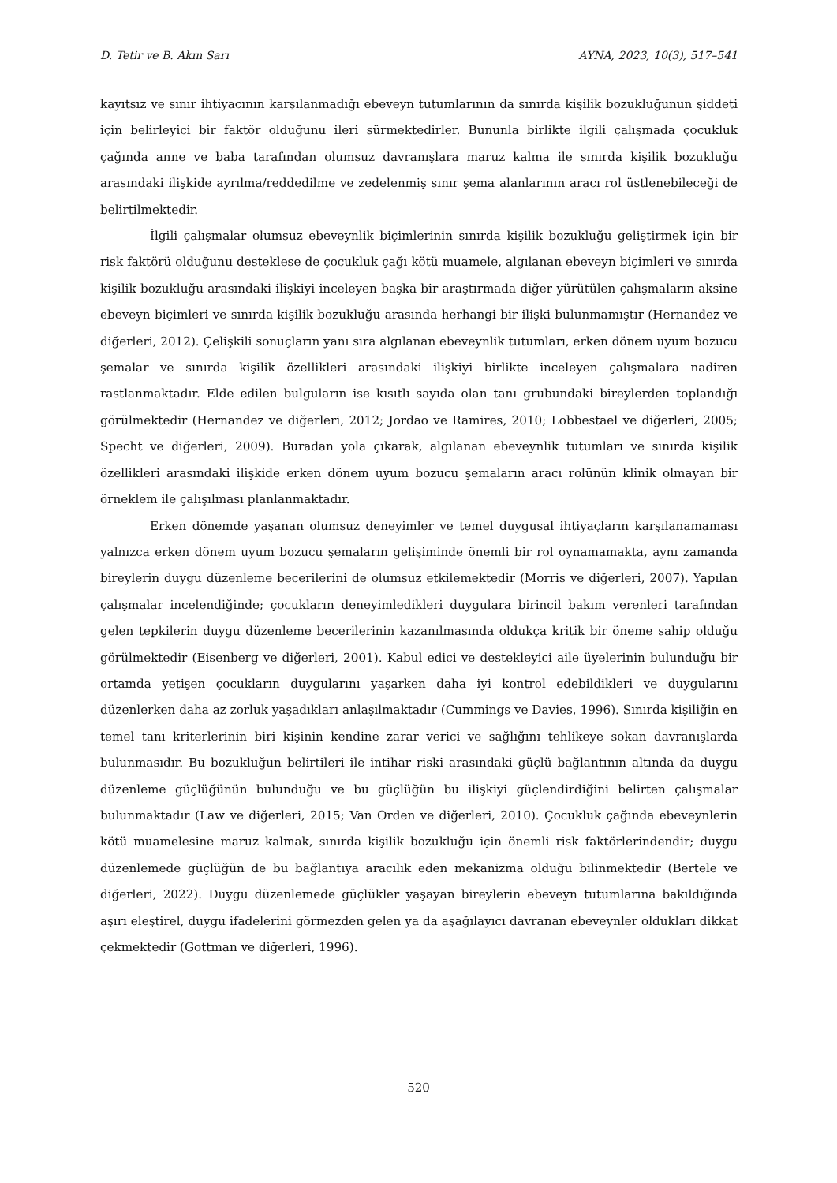D. Tetir ve B. Akın Sarı AYNA, 2023, 10(3), 517–541
kayıtsız ve sınır ihtiyacının karşılanmadığı ebeveyn tutumlarının da sınırda kişilik bozukluğunun şiddeti için belirleyici bir faktör olduğunu ileri sürmektedirler. Bununla birlikte ilgili çalışmada çocukluk çağında anne ve baba tarafından olumsuz davranışlara maruz kalma ile sınırda kişilik bozukluğu arasındaki ilişkide ayrılma/reddedilme ve zedelenmiş sınır şema alanlarının aracı rol üstlenebileceği de belirtilmektedir.
İlgili çalışmalar olumsuz ebeveynlik biçimlerinin sınırda kişilik bozukluğu geliştirmek için bir risk faktörü olduğunu desteklese de çocukluk çağı kötü muamele, algılanan ebeveyn biçimleri ve sınırda kişilik bozukluğu arasındaki ilişkiyi inceleyen başka bir araştırmada diğer yürütülen çalışmaların aksine ebeveyn biçimleri ve sınırda kişilik bozukluğu arasında herhangi bir ilişki bulunmamıştır (Hernandez ve diğerleri, 2012). Çelişkili sonuçların yanı sıra algılanan ebeveynlik tutumları, erken dönem uyum bozucu şemalar ve sınırda kişilik özellikleri arasındaki ilişkiyi birlikte inceleyen çalışmalara nadiren rastlanmaktadır. Elde edilen bulguların ise kısıtlı sayıda olan tanı grubundaki bireylerden toplandığı görülmektedir (Hernandez ve diğerleri, 2012; Jordao ve Ramires, 2010; Lobbestael ve diğerleri, 2005; Specht ve diğerleri, 2009). Buradan yola çıkarak, algılanan ebeveynlik tutumları ve sınırda kişilik özellikleri arasındaki ilişkide erken dönem uyum bozucu şemaların aracı rolünün klinik olmayan bir örneklem ile çalışılması planlanmaktadır.
Erken dönemde yaşanan olumsuz deneyimler ve temel duygusal ihtiyaçların karşılanamaması yalnızca erken dönem uyum bozucu şemaların gelişiminde önemli bir rol oynamamakta, aynı zamanda bireylerin duygu düzenleme becerilerini de olumsuz etkilemektedir (Morris ve diğerleri, 2007). Yapılan çalışmalar incelendiğinde; çocukların deneyimledikleri duygulara birincil bakım verenleri tarafından gelen tepkilerin duygu düzenleme becerilerinin kazanılmasında oldukça kritik bir öneme sahip olduğu görülmektedir (Eisenberg ve diğerleri, 2001). Kabul edici ve destekleyici aile üyelerinin bulunduğu bir ortamda yetişen çocukların duygularını yaşarken daha iyi kontrol edebildikleri ve duygularını düzenlerken daha az zorluk yaşadıkları anlaşılmaktadır (Cummings ve Davies, 1996). Sınırda kişiliğin en temel tanı kriterlerinin biri kişinin kendine zarar verici ve sağlığını tehlikeye sokan davranışlarda bulunmasıdır. Bu bozukluğun belirtileri ile intihar riski arasındaki güçlü bağlantının altında da duygu düzenleme güçlüğünün bulunduğu ve bu güçlüğün bu ilişkiyi güçlendirdiğini belirten çalışmalar bulunmaktadır (Law ve diğerleri, 2015; Van Orden ve diğerleri, 2010). Çocukluk çağında ebeveynlerin kötü muamelesine maruz kalmak, sınırda kişilik bozukluğu için önemli risk faktörlerindendir; duygu düzenlemede güçlüğün de bu bağlantıya aracılık eden mekanizma olduğu bilinmektedir (Bertele ve diğerleri, 2022). Duygu düzenlemede güçlükler yaşayan bireylerin ebeveyn tutumlarına bakıldığında aşırı eleştirel, duygu ifadelerini görmezden gelen ya da aşağılayıcı davranan ebeveynler oldukları dikkat çekmektedir (Gottman ve diğerleri, 1996).
520